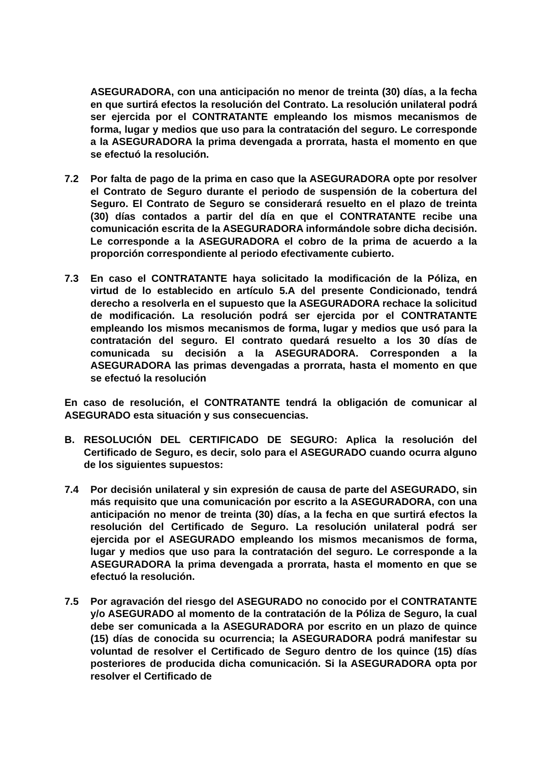ASEGURADORA, con una anticipación no menor de treinta (30) días, a la fecha en que surtirá efectos la resolución del Contrato. La resolución unilateral podrá ser ejercida por el CONTRATANTE empleando los mismos mecanismos de forma, lugar y medios que uso para la contratación del seguro. Le corresponde a la ASEGURADORA la prima devengada a prorrata, hasta el momento en que se efectuó la resolución.
7.2 Por falta de pago de la prima en caso que la ASEGURADORA opte por resolver el Contrato de Seguro durante el periodo de suspensión de la cobertura del Seguro. El Contrato de Seguro se considerará resuelto en el plazo de treinta (30) días contados a partir del día en que el CONTRATANTE recibe una comunicación escrita de la ASEGURADORA informándole sobre dicha decisión. Le corresponde a la ASEGURADORA el cobro de la prima de acuerdo a la proporción correspondiente al periodo efectivamente cubierto.
7.3 En caso el CONTRATANTE haya solicitado la modificación de la Póliza, en virtud de lo establecido en artículo 5.A del presente Condicionado, tendrá derecho a resolverla en el supuesto que la ASEGURADORA rechace la solicitud de modificación. La resolución podrá ser ejercida por el CONTRATANTE empleando los mismos mecanismos de forma, lugar y medios que usó para la contratación del seguro. El contrato quedará resuelto a los 30 días de comunicada su decisión a la ASEGURADORA. Corresponden a la ASEGURADORA las primas devengadas a prorrata, hasta el momento en que se efectuó la resolución
En caso de resolución, el CONTRATANTE tendrá la obligación de comunicar al ASEGURADO esta situación y sus consecuencias.
B. RESOLUCIÓN DEL CERTIFICADO DE SEGURO: Aplica la resolución del Certificado de Seguro, es decir, solo para el ASEGURADO cuando ocurra alguno de los siguientes supuestos:
7.4 Por decisión unilateral y sin expresión de causa de parte del ASEGURADO, sin más requisito que una comunicación por escrito a la ASEGURADORA, con una anticipación no menor de treinta (30) días, a la fecha en que surtirá efectos la resolución del Certificado de Seguro. La resolución unilateral podrá ser ejercida por el ASEGURADO empleando los mismos mecanismos de forma, lugar y medios que uso para la contratación del seguro. Le corresponde a la ASEGURADORA la prima devengada a prorrata, hasta el momento en que se efectuó la resolución.
7.5 Por agravación del riesgo del ASEGURADO no conocido por el CONTRATANTE y/o ASEGURADO al momento de la contratación de la Póliza de Seguro, la cual debe ser comunicada a la ASEGURADORA por escrito en un plazo de quince (15) días de conocida su ocurrencia; la ASEGURADORA podrá manifestar su voluntad de resolver el Certificado de Seguro dentro de los quince (15) días posteriores de producida dicha comunicación. Si la ASEGURADORA opta por resolver el Certificado de